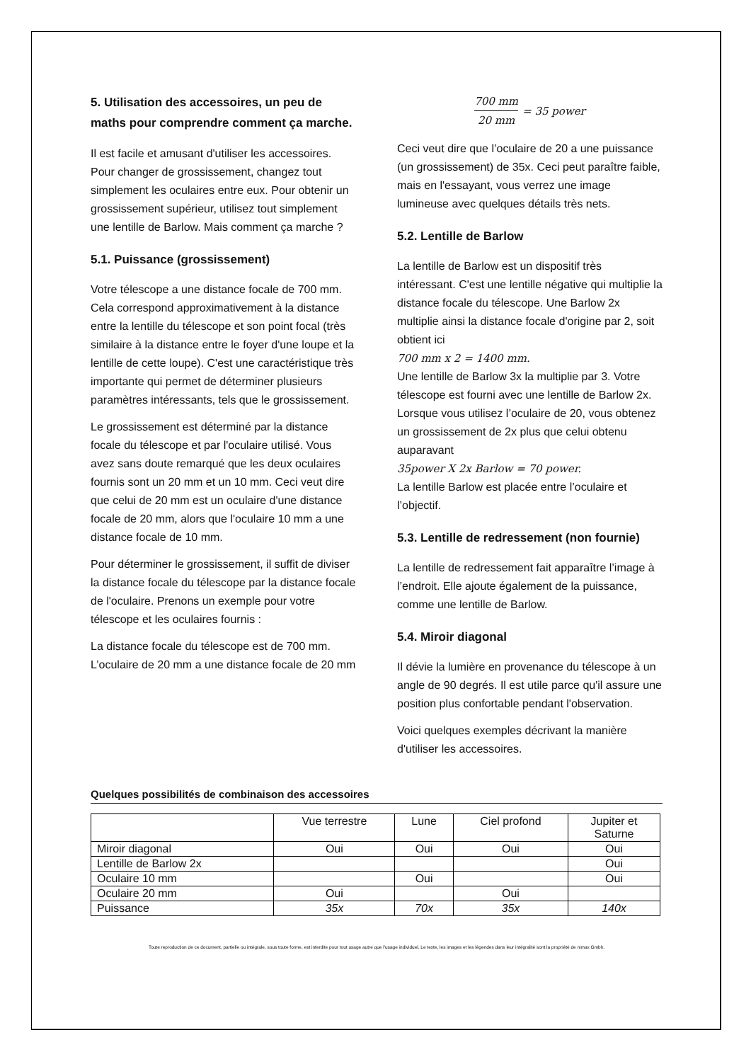5. Utilisation des accessoires, un peu de maths pour comprendre comment ça marche.
Il est facile et amusant d'utiliser les accessoires. Pour changer de grossissement, changez tout simplement les oculaires entre eux. Pour obtenir un grossissement supérieur, utilisez tout simplement une lentille de Barlow. Mais comment ça marche ?
5.1. Puissance (grossissement)
Votre télescope a une distance focale de 700 mm. Cela correspond approximativement à la distance entre la lentille du télescope et son point focal (très similaire à la distance entre le foyer d'une loupe et la lentille de cette loupe). C'est une caractéristique très importante qui permet de déterminer plusieurs paramètres intéressants, tels que le grossissement.
Le grossissement est déterminé par la distance focale du télescope et par l'oculaire utilisé. Vous avez sans doute remarqué que les deux oculaires fournis sont un 20 mm et un 10 mm. Ceci veut dire que celui de 20 mm est un oculaire d'une distance focale de 20 mm, alors que l'oculaire 10 mm a une distance focale de 10 mm.
Pour déterminer le grossissement, il suffit de diviser la distance focale du télescope par la distance focale de l'oculaire. Prenons un exemple pour votre télescope et les oculaires fournis :
La distance focale du télescope est de 700 mm. L’oculaire de 20 mm a une distance focale de 20 mm
700 mm 20 mm = 35 power
Ceci veut dire que l’oculaire de 20 a une puissance (un grossissement) de 35x. Ceci peut paraître faible, mais en l'essayant, vous verrez une image lumineuse avec quelques détails très nets.
5.2. Lentille de Barlow
La lentille de Barlow est un dispositif très intéressant. C'est une lentille négative qui multiplie la distance focale du télescope. Une Barlow 2x multiplie ainsi la distance focale d'origine par 2, soit obtient ici
700 mm x 2 = 1400 mm.
Une lentille de Barlow 3x la multiplie par 3. Votre télescope est fourni avec une lentille de Barlow 2x. Lorsque vous utilisez l’oculaire de 20, vous obtenez un grossissement de 2x plus que celui obtenu auparavant
35power X 2x Barlow = 70 power.
La lentille Barlow est placée entre l’oculaire et l’objectif.
5.3. Lentille de redressement (non fournie)
La lentille de redressement fait apparaître l’image à l’endroit. Elle ajoute également de la puissance, comme une lentille de Barlow.
5.4. Miroir diagonal
Il dévie la lumière en provenance du télescope à un angle de 90 degrés. Il est utile parce qu'il assure une position plus confortable pendant l'observation.
Voici quelques exemples décrivant la manière d'utiliser les accessoires.
Quelques possibilités de combinaison des accessoires
| | Vue terrestre | Lune | Ciel profond | Jupiter et Saturne |
| --- | --- | --- | --- | --- |
| Miroir diagonal | Oui | Oui | Oui | Oui |
| Lentille de Barlow 2x | | | | Oui |
| Oculaire 10 mm | | Oui | | Oui |
| Oculaire 20 mm | Oui | | Oui | |
| Puissance | 35x | 70x | 35x | 140x |
Toute reproduction de ce document, partielle ou intégrale, sous toute forme, est interdite pour tout usage autre que l’usage individuel. Le texte, les images et les légendes dans leur intégralité sont la propriété de nimax Gmbh.